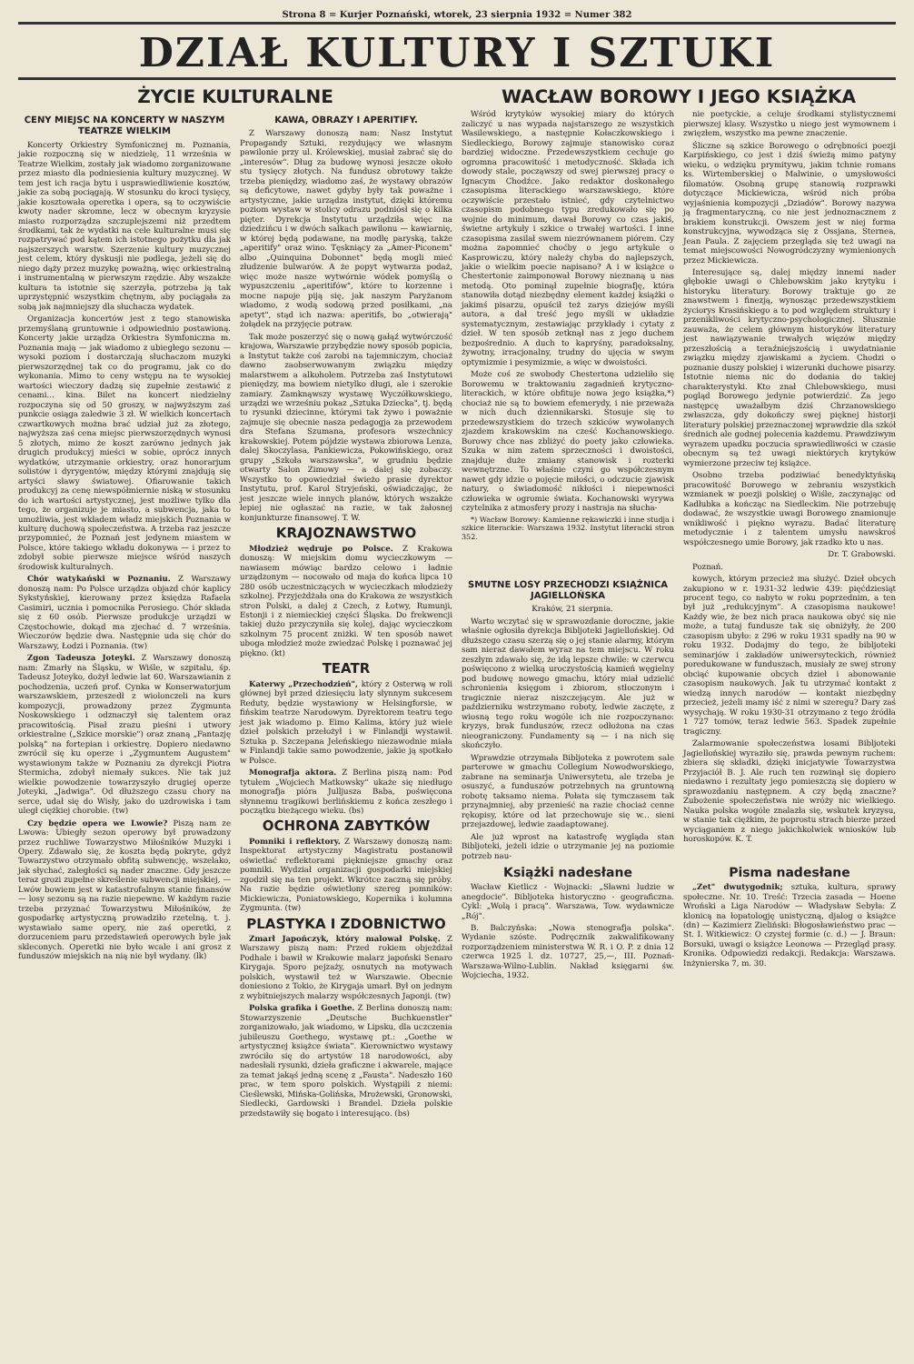Strona 8 = Kurjer Poznański, wtorek, 23 sierpnia 1932 = Numer 382
DZIAŁ KULTURY I SZTUKI
ŻYCIE KULTURALNE
CENY MIEJSC NA KONCERTY W NASZYM TEATRZE WIELKIM
Koncerty Orkiestry Symfonicznej m. Poznania, jakie rozpoczną się w niedzielę, 11 września w Teatrze Wielkim, zostały jak wiadomo zorganizowane przez miasto dla podniesienia kultury muzycznej. W tem jest ich racja bytu i usprawiedliwienie kosztów, jakie za sobą pociągają. W stosunku do kroci tysięcy, jakie kosztowała operetka i opera, są to oczywiście kwoty nader skromne, lecz w obecnym kryzysie miasto rozporządza szczuplejszemi niż przedtem środkami, tak że wydatki na cele kulturalne musi się rozpatrywać pod kątem ich istotnego pożytku dla jak najszerszych warstw. Szerzenie kultury muzycznej jest celem, który dyskusji nie podlega, jeżeli się do niego dąży przez muzykę poważną, więc orkiestralną i instrumentalną w pierwszym rzędzie. Aby wszakże kultura ta istotnie się szerzyła, potrzeba ją tak uprzystępnić wszystkim chętnym, aby pociągała za sobą jak najmniejszy dla słuchacza wydatek.
Organizacja koncertów jest z tego stanowiska przemyślaną gruntownie i odpowiednio postawioną. Koncerty jakie urządza Orkiestra Symfoniczna m. Poznania mają — jak wiadomo z ubiegłego sezonu — wysoki poziom i dostarczają słuchaczom muzyki pierwszorzędnej tak co do programu, jak co do wykonania. Mimo to ceny wstępu na te wysokiej wartości wieczory dadzą się zupełnie zestawić z cenami... kina. Bilet na koncert niedzielny rozpoczyna się od 50 groszy, w najwyższym zaś punkcie osiąga zaledwie 3 zł. W wielkich koncertach czwartkowych można brać udział już za złotego, najwyższa zaś cena miejsc pierwszorzędnych wynosi 5 złotych, mimo że koszt zarówno jednych jak drugich produkcyj mieści w sobie, oprócz innych wydatków, utrzymanie orkiestry, oraz honorarjum solistów i dyrygentów, między którymi znajdują się artyści sławy światowej. Ofiarowanie takich produkcyj za cenę niewspółmiernie niską w stosunku do ich wartości artystycznej, jest możliwe tylko dla tego, że organizuje je miasto, a subwencja, jaka to umożliwia, jest wkładem władz miejskich Poznania w kulturę duchową społeczeństwa. A trzeba raz jeszcze przypomnieć, że Poznań jest jedynem miastem w Polsce, które takiego wkładu dokonywa — i przez to zdobył sobie pierwsze miejsce wśród naszych środowisk kulturalnych.
Chór watykański w Poznaniu. Z Warszawy donoszą nam: Po Polsce urządza objazd chór kaplicy Sykstyńskiej, kierowany przez księdza Rafaela Casimiri, ucznia i pomocnika Perosiego. Chór składa się z 60 osób. Pierwsze produkcje urządzi w Częstochowie, dokąd ma zjechać d. 7 września. Wieczorów będzie dwa. Następnie uda się chór do Warszawy, Łodzi i Poznania. (tw)
Zgon Tadeusza Joteyki. Z Warszawy donoszą nam: Zmarły na Śląsku, w Wiśle, w szpitalu, śp. Tadeusz Joteyko, dożył ledwie lat 60. Warszawianin z pochodzenia, uczeń prof. Cynka w Konserwatorjum warszawskiem, przeszedł z wiolonczeli na kurs kompozycji, prowadzony przez Zygmunta Noskowskiego i odznaczył się talentem oraz pracowitością. Pisał zrazu pieśni i utwory orkiestralne („Szkice morskie") oraz znaną „Fantazję polską" na fortepian i orkiestrę. Dopiero niedawno zwrócił się ku operze i „Zygmuntem Augustem" wystawionym także w Poznaniu za dyrekcji Piotra Stermicha, zdobył niemały sukces. Nie tak już wielkie powodzenie towarzyszyło drugiej operze Joteyki, „Jadwiga". Od dłuższego czasu chory na serce, udał się do Wisły, jako do uzdrowiska i tam uległ ciężkiej chorobie. (tw)
Czy będzie opera we Lwowie? Piszą nam ze Lwowa: Ubiegły sezon operowy był prowadzony przez ruchliwe Towarzystwo Miłośników Muzyki i Opery. Zdawało się, że koszta będą pokryte, gdyż Towarzystwo otrzymało obfitą subwencję, wszelako, jak słychać, zaległości są nader znaczne. Gdy jeszcze teraz grozi zupełne skreślenie subwencji miejskiej, — Lwów bowiem jest w katastrofalnym stanie finansów — losy sezonu są na razie niepewne. W każdym razie trzeba przyznać Towarzystwu Miłośników, że gospodarkę artystyczną prowadziło rzetelną, t. j. wystawiało same opery, nie zaś operetki, z dorzuceniem paru przedstawień operowych byle jak skleconych. Operetki nie było wcale i ani grosz z funduszów miejskich na nią nie był wydany. (lk)
KAWA, OBRAZY I APERITIFY.
Z Warszawy donoszą nam: Nasz Instytut Propagandy Sztuki, rezydujący we własnym pawilonie przy ul. Królewskiej, musiał zabrać się do „interesów". Dług za budowę wynosi jeszcze około stu tysięcy złotych. Na fundusz obrotowy także trzeba pieniędzy, wiadomo zaś, że wystawy obrazów są deficytowe, nawet gdyby były tak poważne i artystyczne, jakie urządza instytut, dzięki któremu poziom wystaw w stolicy odrazu podniósł się o kilka pięter. Dyrekcja Instytutu urządziła więc na dziedzińcu i w dwóch salkach pawilonu — kawiarnię, w której będą podawane, na modłę paryską, także „aperitify" oraz wino. Tęskniący za „Amer-Piconem" albo „Quinquina Dobonnet" będą mogli mieć złudzenie bulwarów. A że popyt wytwarza podaż, więc może nasze wytwórnie wódek pomyślą o wypuszczeniu „aperitifów", które to korzenne i mocne napoje piją się, jak naszym Paryżanom wiadomo, z wodą sodową przed posiłkami, „na apetyt", stąd ich nazwa: aperitifs, bo „otwierają" żołądek na przyjęcie potraw.
Tak może poszerzyć się o nową gałąź wytwórczość krajowa, Warszawie przybędzie nowy sposób popicia, a Instytut także coś zarobi na tajemniczym, chociaż dawno zaobserwowanym związku między malarstwem a alkoholem. Potrzeba zaś Instytutowi pieniędzy, ma bowiem nietylko długi, ale i szerokie zamiary. Zamknąwszy wystawę Wyczółkowskiego, urządzi we wrześniu pokaz „Sztuka Dziecka", tj. będą to rysunki dziecinne, którymi tak żywo i poważnie zajmuje się obecnie nasza pedagogja za przewodem dra Stefana Szumana, profesora wszechnicy krakowskiej. Potem pójdzie wystawa zbiorowa Lenza, dalej Skoczylasa, Pankiewicza, Pokowińskiego, oraz grupy „Szkoła warszawska", w grudniu będzie otwarty Salon Zimowy — a dalej się zobaczy. Wszystko to opowiedział świeżo prasie dyrektor Instytutu, prof. Karol Stryjeński, oświadczając, że jest jeszcze wiele innych planów, których wszakże lepiej nie ogłaszać na razie, w tak żałosnej konjunkturze finansowej. T. W.
KRAJOZNAWSTWO
Młodzież wędruje po Polsce. Z Krakowa donoszą: W miejskim domu wycieczkowym — nawiasem mówiąc bardzo celowo i ładnie urządzonym — nocowało od maja do końca lipca 10 280 osób uczestniczących w wycieczkach młodzieży szkolnej. Przyjeżdżała ona do Krakowa ze wszystkich stron Polski, a dalej z Czech, z Łotwy, Rumunji, Estonji i z niemieckiej części Śląska. Do frekwencji takiej dużo przyczyniła się kolej, dając wycieczkom szkolnym 75 procent zniżki. W ten sposób nawet uboga młodzież może zwiedzać Polskę i poznawać jej piękno. (kt)
TEATR
Katerwy „Przechodzień", który z Osterwą w roli głównej był przed dziesięciu laty słynnym sukcesem Reduty, będzie wystawiony w Helsingforsie, w fińskim teatrze Narodowym. Dyrektorem teatru tego jest jak wiadomo p. Eimo Kalima, który już wiele dzieł polskich przełożył i w Finlandji wystawił. Sztuka p. Szczepana Jeleńskiego niezawodnie miała w Finlandji takie samo powodzenie, jakie ją spotkało w Polsce.
Monografja aktora. Z Berlina piszą nam: Pod tytułem „Wojciech Matkowsky" ukaże się niedługo monografja pióra Julljusza Baba, poświęcona słynnemu tragikowi berlińskiemu z końca zeszłego i początku bieżącego wieku. (bs)
OCHRONA ZABYTKÓW
Pomniki i reflektory. Z Warszawy donoszą nam: Inspektorat artystyczny Magistratu postanowił oświetlać reflektorami piękniejsze gmachy oraz pomniki. Wydział organizacji gospodarki miejskiej zgodził się na ten projekt. Wkrótce zaczną się próby. Na razie będzie oświetlony szereg pomników: Mickiewicza, Poniatowskiego, Kopernika i kolumna Zygmunta. (tw)
PLASTYKA I ZDOBNICTWO
Zmarł Japończyk, który malował Polskę. Z Warszawy piszą nam: Przed rokiem objeżdżał Podhale i bawił w Krakowie malarz japoński Senaro Kirygaja. Sporo pejzaży, osnutych na motywach polskich, wystawił też w Warszawie. Obecnie doniesiono z Tokio, że Kirygaja umarł. Był on jednym z wybitniejszych malarzy współczesnych Japonji. (tw)
Polska grafika i Goethe. Z Berlina donoszą nam: Stowarzyszenie „Deutsche Buchkuenstler" zorganizowało, jak wiadomo, w Lipsku, dla uczczenia jubileuszu Goethego, wystawę pt.: „Goethe w artystycznej książce świata". Kierownictwo wystawy zwróciło się do artystów 18 narodowości, aby nadesłali rysunki, dzieła graficzne i akwarele, mające za temat jakąś jedną scenę z „Fausta". Nadeszło 160 prac, w tem sporo polskich. Wystąpili z niemi: Cieślewski, Mińska-Golińska, Mrożewski, Gronowski, Siedlecki, Gardowski i Brandel. Dzieła polskie przedstawiły się bogato i interesująco. (bs)
WACŁAW BOROWY I JEGO KSIĄŻKA
Wśród krytyków wysokiej miary do których zaliczyć u nas wypada najstarszego ze wszystkich Wasilewskiego, a następnie Kołaczkowskiego i Siedleckiego, Borowy zajmuje stanowisko coraz bardziej widoczne. Przedewszystkiem cechuje go ogromna pracowitość i metodyczność. Składa ich dowody stale, począwszy od swej pierwszej pracy o Ignacym Chodźce. Jako redaktor doskonałego czasopisma literackiego warszawskiego, które oczywiście przestało istnieć, gdy czytelnictwo czasopism podobnego typu zredukowało się po wojnie do minimum, dawał Borowy co czas jakiś, świetne artykuły i szkice o trwałej wartości. I inne czasopisma zasilał swem niezrównanem piórem. Czy można zapomnieć choćby o jego artykule o Kasprowiczu, który należy chyba do najlepszych, jakie o wielkim poecie napisano? A i w książce o Chestertonie zaimponował Borowy nieznaną u nas metodą. Oto pominął zupełnie biografję, która stanowiła dotąd niezbędny element każdej książki o jakimś pisarzu, opuścił też zarys dziejów myśli autora, a dał treść jego myśli w układzie systematycznym, zestawiając przykłady i cytaty z dzieł. W ten sposób zetknął nas z jego duchem bezpośrednio. A duch to kapryśny, paradoksalny, żywotny, irracjonalny, trudny do ujęcia w swym optymizmie i pesymizmie, a więc w dwoistości.
Może coś ze swobody Chestertona udzieliło się Borowemu w traktowaniu zagadnień krytyczno-literackich, w które obfituje nowa jego książka,*) chociaż nie są to bowiem efemerydy, i nie przeważa w nich duch dziennikarski. Stosuje się to przedewszystkiem do trzech szkiców wywołanych zjazdem krakowskim na cześć Kochanowskiego. Borowy chce nas zbliżyć do poety jako człowieka. Szuka w nim zatem sprzeczności i dwoistości, znajduje duże zmiany stanowisk i rozterki wewnętrzne. To właśnie czyni go współczesnym nawet gdy idzie o pojęcie miłości, o odczucie zjawisk natury, o świadomość nikłości i niepewności człowieka w ogromie świata. Kochanowski wyrywa czytelnika z atmosfery prozy i nastraja na słucha-
*) Wacław Borowy: Kamienne rękawiczki i inne studja i szkice literackie: Warszawa 1932. Instytut literacki stron 352.
nie poetyckie, a celuje środkami stylistycznemi pierwszej klasy. Wszystko u niego jest wymownem i zwięzłem, wszystko ma pewne znaczenie.
Śliczne są szkice Borowego o odrębności poezji Karpińskiego, co jest i dziś świeżą mimo patyny wieku, o wdzięku prymitywu, jakim tchnie romans ks. Wirtemberskiej o Malwinie, o umysłowości filomatów. Osobną grupę stanowią rozprawki dotyczące Mickiewicza, wśród nich próba wyjaśnienia kompozycji „Dziadów". Borowy nazywa ją fragmentaryczną, co nie jest jednoznacznem z brakiem konstrukcji. Owszem jest w niej forma konstrukcyjna, wywodząca się z Ossjana, Sternea, Jean Paula. Z zajęciem przegląda się też uwagi na temat miejscowości Nowogródczyzny wymienionych przez Mickiewicza.
Interesujące są, dalej między innemi nader głębokie uwagi o Chlebowskim jako krytyku i historyku literatury. Borowy traktuje go ze znawstwem i finezją, wynosząc przedewszystkiem życiorys Krasińskiego a to pod względem struktury i przenikliwości krytyczno-psychologicznej. Słusznie zauważa, że celem głównym historyków literatury jest nawiązywanie trwałych więzów między przeszłością a teraźniejszością i uwydatnianie związku między zjawiskami a życiem. Chodzi o poznanie duszy polskiej i wizerunki duchowe pisarzy. Istotnie niema nic do dodania do takiej charakterystyki. Kto znał Chlebowskiego, musi pogląd Borowego jedynie potwierdzić. Za jego następcę uważałbym dziś Chrzanowskiego zwłaszcza, gdy dokończy swej pięknej historji literatury polskiej przeznaczonej wprawdzie dla szkół średnich ale godnej polecenia każdemu. Prawdziwym wyrazem upadku poczucia sprawiedliwości w czasie obecnym są też uwagi niektórych krytyków wymierzone przeciw tej książce.
Osobno trzeba podziwiać benedyktyńską pracowitość Borowego w zebraniu wszystkich wzmianek w poezji polskiej o Wiśle, zaczynając od Kadłubka a kończąc na Siedleckim. Nie potrzebuję dodawać, że wszystkie uwagi Borowego znamionuje wnikliwość i piękno wyrazu. Badać literaturę metodycznie i z talentem umysłu nawskroś współczesnego umie Borowy, jak rzadko kto u nas.
Dr. T. Grabowski.
Poznań.
SMUTNE LOSY PRZECHODZI KSIĄŻNICA JAGIELLOŃSKA
Kraków, 21 sierpnia.
Warto wczytać się w sprawozdanie doroczne, jakie właśnie ogłosiła dyrekcja Bibljoteki Jagiellońskiej. Od dłuższego czasu szerzą się o jej stanie alarmy, którym sam nieraz dawałem wyraz na tem miejscu. W roku zeszłym zdawało się, że idą lepsze chwile: w czerwcu poświęcono z wielką uroczystością kamień węgielny pod budowę nowego gmachu, który miał udzielić schronienia księgom i zbiorom, stłoczonym i tragicznie nieraz niszczejącym. Ale już w październiku wstrzymano roboty, ledwie zaczęte, z wiosną tego roku wogóle ich nie rozpoczynano: kryzys, brak funduszów, rzecz odłożona na czas nieograniczony. Fundamenty są — i na nich się skończyło.
Wprawdzie otrzymała Bibljoteka z powrotem sale parterowe w gmachu Collegium Nowodworskiego, zabrane na seminarja Uniwersytetu, ale trzeba je osuszyć, a funduszów potrzebnych na gruntowną robotę taksamo niema. Połata się tymczasem tak przynajmniej, aby przenieść na razie chociaż cenne rękopisy, które od lat przechowuje się w... sieni przejazdowej, ledwie zaadaptowanej.
Ale już wprost na katastrofę wygląda stan Bibljoteki, jeżeli idzie o utrzymanie jej na poziomie potrzeb nau-
kowych, którym przecież ma służyć. Dzieł obcych zakupiono w r. 1931-32 ledwie 439: pięćdziesiąt procent tego, co nabyto w roku poprzednim, a ten był już „redukcyjnym". A czasopisma naukowe! Każdy wie, że bez nich praca naukowa obyć się nie może, a tutaj fundusze tak się obniżyły, że 200 czasopism ubyło: z 296 w roku 1931 spadły na 90 w roku 1932. Dodajmy do tego, że bibljoteki seminarjów i zakładów uniwersyteckich, również poredukowane w funduszach, musiały ze swej strony obciąć kupowanie obcych dzieł i abonowanie czasopism naukowych. Jak tu utrzymać kontakt z wiedzą innych narodów — kontakt niezbędny przecież, jeżeli mamy iść z nimi w szeregu? Dary zaś wysychają. W roku 1930-31 otrzymano z tego źródła 1 727 tomów, teraz ledwie 563. Spadek zupełnie tragiczny.
Zalarmowanie społeczeństwa losami Bibljoteki Jagiellońskiej wyraziło się, prawda pewnym ruchem: zbiera się składki, dzięki inicjatywie Towarzystwa Przyjaciół B. J. Ale ruch ten rozwinął się dopiero niedawno i rezultaty jego pomieszczą się dopiero w sprawozdaniu następnem. A czy będą znaczne? Zubożenie społeczeństwa nie wróży nic wielkiego. Nauka polska wogóle znalazła się, wskutek kryzysu, w stanie tak ciężkim, że poprostu strach bierze przed wyciąganiem z niego jakichkolwiek wniosków lub horoskopów. K. T.
Książki nadesłane
Wacław Kietlicz - Wojnacki: „Sławni ludzie w anegdocie". Bibljoteka historyczno - geograficzna. Cykl: „Wolą i pracą". Warszawa, Tow. wydawnicze „Rój".
B. Balczyńska: „Nowa stenografja polska". Wydanie szóste. Podręcznik zakwalifikowany rozporządzeniem ministerstwa W. R. i O. P. z dnia 12 czerwca 1925 l. dz. 10727, 25,—, III. Poznań-Warszawa-Wilno-Lublin. Nakład księgarni św. Wojciecha, 1932.
Pisma nadesłane
„Zet" dwutygodnik; sztuka, kultura, sprawy społeczne. Nr. 10. Treść: Trzecia zasada — Hoene Wroński a Liga Narodów — Władysław Sebyła: Z klonicą na łopatologję unistyczną, djalog o książce (dn) — Kazimierz Zieliński: Błogosławieństwo prac — St. I. Witkiewicz: O czystej formie (c. d.) — J. Braun: Borsuki, uwagi o książce Leonowa — Przegląd prasy. Kronika. Odpowiedzi redakcji. Redakcja: Warszawa. Inżynierska 7, m. 30.